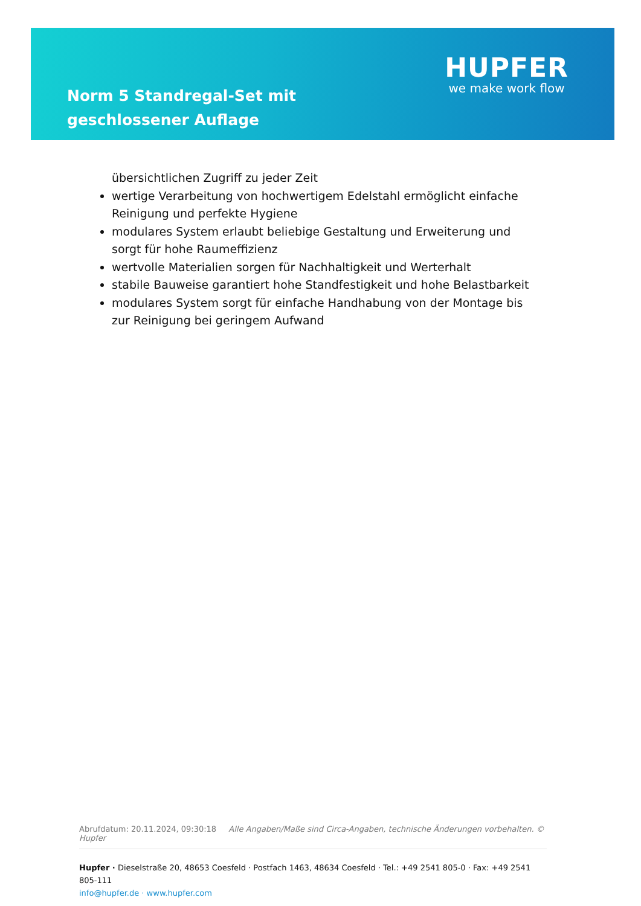Norm 5 Standregal-Set mit geschlossener Auflage
HUPFER
we make work flow
übersichtlichen Zugriff zu jeder Zeit
wertige Verarbeitung von hochwertigem Edelstahl ermöglicht einfache Reinigung und perfekte Hygiene
modulares System erlaubt beliebige Gestaltung und Erweiterung und sorgt für hohe Raumeffizienz
wertvolle Materialien sorgen für Nachhaltigkeit und Werterhalt
stabile Bauweise garantiert hohe Standfestigkeit und hohe Belastbarkeit
modulares System sorgt für einfache Handhabung von der Montage bis zur Reinigung bei geringem Aufwand
Abrufdatum: 20.11.2024, 09:30:18 Alle Angaben/Maße sind Circa-Angaben, technische Änderungen vorbehalten. © Hupfer
Hupfer · Dieselstraße 20, 48653 Coesfeld · Postfach 1463, 48634 Coesfeld · Tel.: +49 2541 805-0 · Fax: +49 2541 805-111
info@hupfer.de · www.hupfer.com